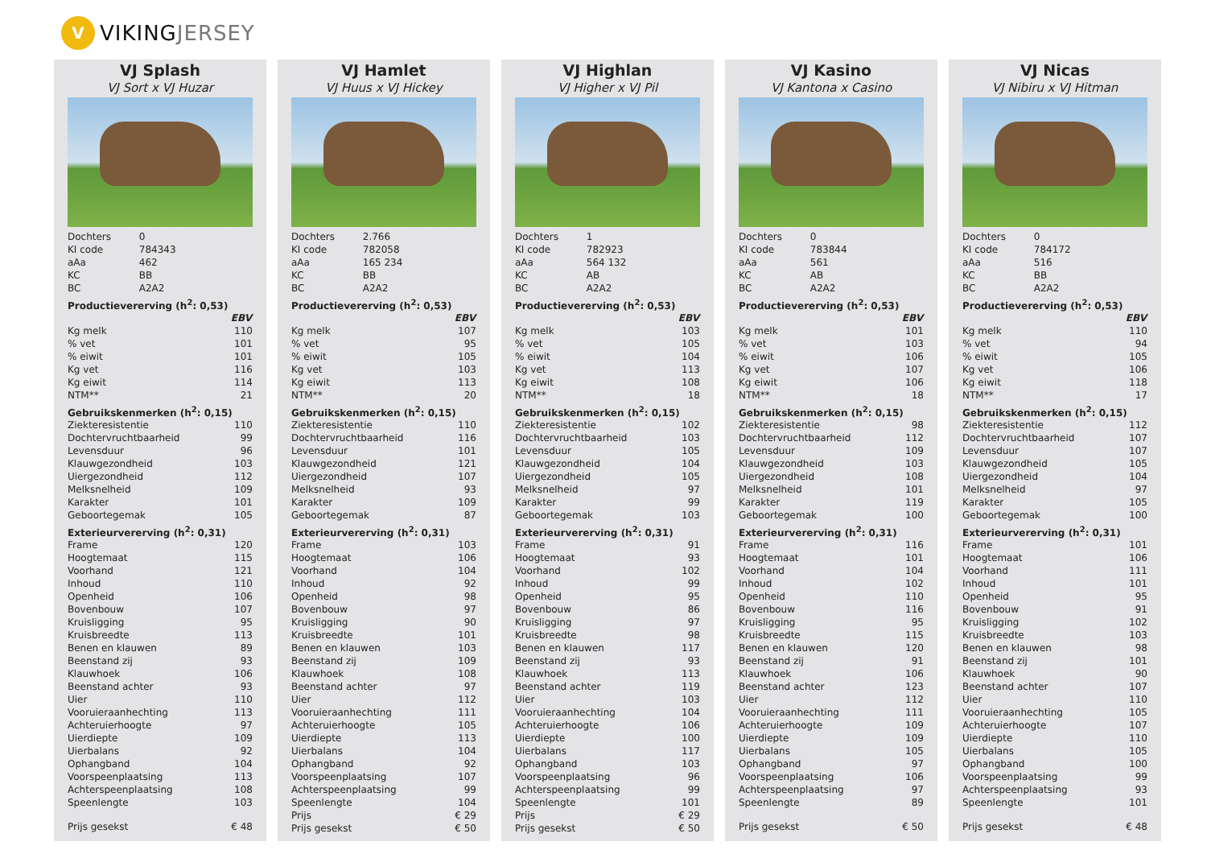V
VIKING JERSEY
VJ Splash
VJ Sort x VJ Huzar
| Dochters | 0 | |
| KI code | 784343 | |
| aAa | 462 | |
| KC | BB | |
| BC | A2A2 | |
| Productievererving (h<sup>2</sup>: 0,53) | | |
| | | EBV |
| Kg melk | | 110 |
| % vet | | 101 |
| % eiwit | | 101 |
| Kg vet | | 116 |
| Kg eiwit | | 114 |
| NTM** | | 21 |
| Gebruikskenmerken (h<sup>2</sup>: 0,15) | | |
| Ziekteresistentie | | 110 |
| Dochtervruchtbaarheid | | 99 |
| Levensduur | | 96 |
| Klauwgezondheid | | 103 |
| Uiergezondheid | | 112 |
| Melksnelheid | | 109 |
| Karakter | | 101 |
| Geboortegemak | | 105 |
| Exterieurvererving (h<sup>2</sup>: 0,31) | | |
| Frame | | 120 |
| Hoogtemaat | | 115 |
| Voorhand | | 121 |
| Inhoud | | 110 |
| Openheid | | 106 |
| Bovenbouw | | 107 |
| Kruisligging | | 95 |
| Kruisbreedte | | 113 |
| Benen en klauwen | | 89 |
| Beenstand zij | | 93 |
| Klauwhoek | | 106 |
| Beenstand achter | | 93 |
| Uier | | 110 |
| Vooruieraanhechting | | 113 |
| Achteruierhoogte | | 97 |
| Uierdiepte | | 109 |
| Uierbalans | | 92 |
| Ophangband | | 104 |
| Voorspeenplaatsing | | 113 |
| Achterspeenplaatsing | | 108 |
| Speenlengte | | 103 |
| Prijs gesekst | | € 48 |
VJ Hamlet
VJ Huus x VJ Hickey
| Dochters | 2.766 | |
| KI code | 782058 | |
| aAa | 165 234 | |
| KC | BB | |
| BC | A2A2 | |
| Productievererving (h<sup>2</sup>: 0,53) | | |
| | | EBV |
| Kg melk | | 107 |
| % vet | | 95 |
| % eiwit | | 105 |
| Kg vet | | 103 |
| Kg eiwit | | 113 |
| NTM** | | 20 |
| Gebruikskenmerken (h<sup>2</sup>: 0,15) | | |
| Ziekteresistentie | | 110 |
| Dochtervruchtbaarheid | | 116 |
| Levensduur | | 101 |
| Klauwgezondheid | | 121 |
| Uiergezondheid | | 107 |
| Melksnelheid | | 93 |
| Karakter | | 109 |
| Geboortegemak | | 87 |
| Exterieurvererving (h<sup>2</sup>: 0,31) | | |
| Frame | | 103 |
| Hoogtemaat | | 106 |
| Voorhand | | 104 |
| Inhoud | | 92 |
| Openheid | | 98 |
| Bovenbouw | | 97 |
| Kruisligging | | 90 |
| Kruisbreedte | | 101 |
| Benen en klauwen | | 103 |
| Beenstand zij | | 109 |
| Klauwhoek | | 108 |
| Beenstand achter | | 97 |
| Uier | | 112 |
| Vooruieraanhechting | | 111 |
| Achteruierhoogte | | 105 |
| Uierdiepte | | 113 |
| Uierbalans | | 104 |
| Ophangband | | 92 |
| Voorspeenplaatsing | | 107 |
| Achterspeenplaatsing | | 99 |
| Speenlengte | | 104 |
| Prijs | | € 29 |
| Prijs gesekst | | € 50 |
VJ Highlan
VJ Higher x VJ Pil
| Dochters | 1 | |
| KI code | 782923 | |
| aAa | 564 132 | |
| KC | AB | |
| BC | A2A2 | |
| Productievererving (h<sup>2</sup>: 0,53) | | |
| | | EBV |
| Kg melk | | 103 |
| % vet | | 105 |
| % eiwit | | 104 |
| Kg vet | | 113 |
| Kg eiwit | | 108 |
| NTM** | | 18 |
| Gebruikskenmerken (h<sup>2</sup>: 0,15) | | |
| Ziekteresistentie | | 102 |
| Dochtervruchtbaarheid | | 103 |
| Levensduur | | 105 |
| Klauwgezondheid | | 104 |
| Uiergezondheid | | 105 |
| Melksnelheid | | 97 |
| Karakter | | 99 |
| Geboortegemak | | 103 |
| Exterieurvererving (h<sup>2</sup>: 0,31) | | |
| Frame | | 91 |
| Hoogtemaat | | 93 |
| Voorhand | | 102 |
| Inhoud | | 99 |
| Openheid | | 95 |
| Bovenbouw | | 86 |
| Kruisligging | | 97 |
| Kruisbreedte | | 98 |
| Benen en klauwen | | 117 |
| Beenstand zij | | 93 |
| Klauwhoek | | 113 |
| Beenstand achter | | 119 |
| Uier | | 103 |
| Vooruieraanhechting | | 104 |
| Achteruierhoogte | | 106 |
| Uierdiepte | | 100 |
| Uierbalans | | 117 |
| Ophangband | | 103 |
| Voorspeenplaatsing | | 96 |
| Achterspeenplaatsing | | 99 |
| Speenlengte | | 101 |
| Prijs | | € 29 |
| Prijs gesekst | | € 50 |
VJ Kasino
VJ Kantona x Casino
| Dochters | 0 | |
| KI code | 783844 | |
| aAa | 561 | |
| KC | AB | |
| BC | A2A2 | |
| Productievererving (h<sup>2</sup>: 0,53) | | |
| | | EBV |
| Kg melk | | 101 |
| % vet | | 103 |
| % eiwit | | 106 |
| Kg vet | | 107 |
| Kg eiwit | | 106 |
| NTM** | | 18 |
| Gebruikskenmerken (h<sup>2</sup>: 0,15) | | |
| Ziekteresistentie | | 98 |
| Dochtervruchtbaarheid | | 112 |
| Levensduur | | 109 |
| Klauwgezondheid | | 103 |
| Uiergezondheid | | 108 |
| Melksnelheid | | 101 |
| Karakter | | 119 |
| Geboortegemak | | 100 |
| Exterieurvererving (h<sup>2</sup>: 0,31) | | |
| Frame | | 116 |
| Hoogtemaat | | 101 |
| Voorhand | | 104 |
| Inhoud | | 102 |
| Openheid | | 110 |
| Bovenbouw | | 116 |
| Kruisligging | | 95 |
| Kruisbreedte | | 115 |
| Benen en klauwen | | 120 |
| Beenstand zij | | 91 |
| Klauwhoek | | 106 |
| Beenstand achter | | 123 |
| Uier | | 112 |
| Vooruieraanhechting | | 111 |
| Achteruierhoogte | | 109 |
| Uierdiepte | | 109 |
| Uierbalans | | 105 |
| Ophangband | | 97 |
| Voorspeenplaatsing | | 106 |
| Achterspeenplaatsing | | 97 |
| Speenlengte | | 89 |
| Prijs gesekst | | € 50 |
VJ Nicas
VJ Nibiru x VJ Hitman
| Dochters | 0 | |
| KI code | 784172 | |
| aAa | 516 | |
| KC | BB | |
| BC | A2A2 | |
| Productievererving (h<sup>2</sup>: 0,53) | | |
| | | EBV |
| Kg melk | | 110 |
| % vet | | 94 |
| % eiwit | | 105 |
| Kg vet | | 106 |
| Kg eiwit | | 118 |
| NTM** | | 17 |
| Gebruikskenmerken (h<sup>2</sup>: 0,15) | | |
| Ziekteresistentie | | 112 |
| Dochtervruchtbaarheid | | 107 |
| Levensduur | | 107 |
| Klauwgezondheid | | 105 |
| Uiergezondheid | | 104 |
| Melksnelheid | | 97 |
| Karakter | | 105 |
| Geboortegemak | | 100 |
| Exterieurvererving (h<sup>2</sup>: 0,31) | | |
| Frame | | 101 |
| Hoogtemaat | | 106 |
| Voorhand | | 111 |
| Inhoud | | 101 |
| Openheid | | 95 |
| Bovenbouw | | 91 |
| Kruisligging | | 102 |
| Kruisbreedte | | 103 |
| Benen en klauwen | | 98 |
| Beenstand zij | | 101 |
| Klauwhoek | | 90 |
| Beenstand achter | | 107 |
| Uier | | 110 |
| Vooruieraanhechting | | 105 |
| Achteruierhoogte | | 107 |
| Uierdiepte | | 110 |
| Uierbalans | | 105 |
| Ophangband | | 100 |
| Voorspeenplaatsing | | 99 |
| Achterspeenplaatsing | | 93 |
| Speenlengte | | 101 |
| Prijs gesekst | | € 48 |